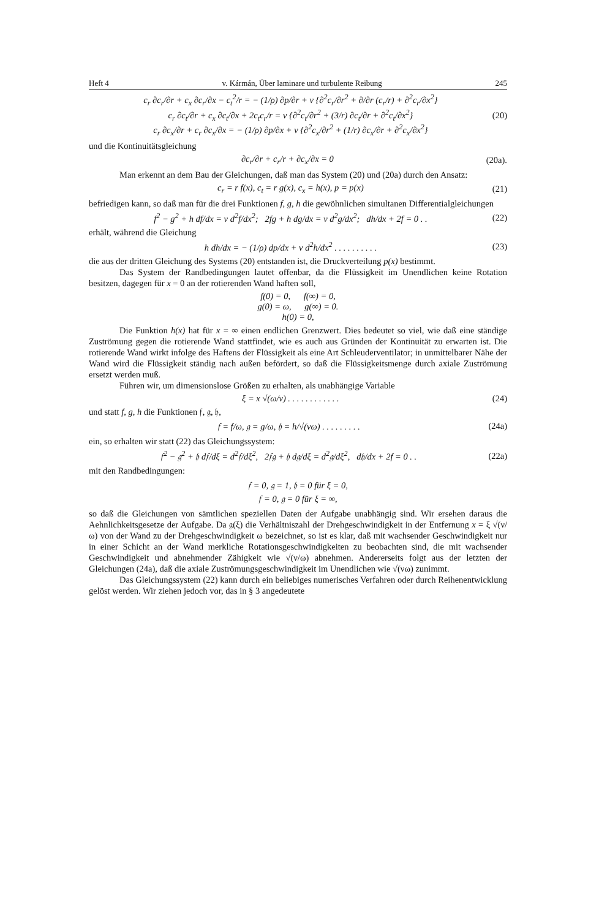Heft 4 v. Kármán, Über laminare und turbulente Reibung 245
c<sub>r</sub> ∂c<sub>r</sub>/∂r + c<sub>x</sub> ∂c<sub>r</sub>/∂x − c<sub>t</sub><sup>2</sup>/r = − (1/ρ) ∂p/∂r + ν {∂<sup>2</sup>c<sub>r</sub>/∂r<sup>2</sup> + ∂/∂r (c<sub>r</sub>/r) + ∂<sup>2</sup>c<sub>r</sub>/∂x<sup>2</sup>}
c<sub>r</sub> ∂c<sub>t</sub>/∂r + c<sub>x</sub> ∂c<sub>t</sub>/∂x + 2c<sub>t</sub>c<sub>r</sub>/r = ν {∂<sup>2</sup>c<sub>t</sub>/∂r<sup>2</sup> + (3/r) ∂c<sub>t</sub>/∂r + ∂<sup>2</sup>c<sub>t</sub>/∂x<sup>2</sup>}
c<sub>r</sub> ∂c<sub>x</sub>/∂r + c<sub>r</sub> ∂c<sub>x</sub>/∂x = − (1/ρ) ∂p/∂x + ν {∂<sup>2</sup>c<sub>x</sub>/∂r<sup>2</sup> + (1/r) ∂c<sub>x</sub>/∂r + ∂<sup>2</sup>c<sub>x</sub>/∂x<sup>2</sup>}
(20)
und die Kontinuitätsgleichung
∂c<sub>r</sub>/∂r + c<sub>r</sub>/r + ∂c<sub>x</sub>/∂x = 0 (20a).
Man erkennt an dem Bau der Gleichungen, daß man das System (20) und (20a) durch den Ansatz:
c<sub>r</sub> = r f(x), c<sub>t</sub> = r g(x), c<sub>x</sub> = h(x), p = p(x)
(21)
befriedigen kann, so daß man für die drei Funktionen f, g, h die gewöhnlichen simultanen Differentialgleichungen
f<sup>2</sup> − g<sup>2</sup> + h df/dx = ν d<sup>2</sup>f/dx<sup>2</sup>; 2fg + h dg/dx = ν d<sup>2</sup>g/dx<sup>2</sup>; dh/dx + 2f = 0 . .
(22)
erhält, während die Gleichung
h dh/dx = − (1/ρ) dp/dx + ν d<sup>2</sup>h/dx<sup>2</sup> . . . . . . . . . .
(23)
die aus der dritten Gleichung des Systems (20) entstanden ist, die Druckverteilung p(x) bestimmt.
Das System der Randbedingungen lautet offenbar, da die Flüssigkeit im Unendlichen keine Rotation besitzen, dagegen für x = 0 an der rotierenden Wand haften soll,
f(0) = 0, f(∞) = 0,
g(0) = ω, g(∞) = 0.
h(0) = 0,
Die Funktion h(x) hat für x = ∞ einen endlichen Grenzwert. Dies bedeutet so viel, wie daß eine ständige Zuströmung gegen die rotierende Wand stattfindet, wie es auch aus Gründen der Kontinuität zu erwarten ist. Die rotierende Wand wirkt infolge des Haftens der Flüssigkeit als eine Art Schleuderventilator; in unmittelbarer Nähe der Wand wird die Flüssigkeit ständig nach außen befördert, so daß die Flüssigkeitsmenge durch axiale Zuströmung ersetzt werden muß.
Führen wir, um dimensionslose Größen zu erhalten, als unabhängige Variable
ξ = x √(ω/ν) . . . . . . . . . . . .
(24)
und statt f, g, h die Funktionen 𝔣, 𝔤, 𝔥,
𝔣 = f/ω, 𝔤 = g/ω, 𝔥 = h/√(νω) . . . . . . . . .
(24a)
ein, so erhalten wir statt (22) das Gleichungssystem:
𝔣<sup>2</sup> − 𝔤<sup>2</sup> + 𝔥 d𝔣/dξ = d<sup>2</sup>𝔣/dξ<sup>2</sup>, 2𝔣𝔤 + 𝔥 d𝔤/dξ = d<sup>2</sup>𝔤/dξ<sup>2</sup>, d𝔥/dx + 2f = 0 . .
(22a)
mit den Randbedingungen:
𝔣 = 0, 𝔤 = 1, 𝔥 = 0 für ξ = 0,
𝔣 = 0, 𝔤 = 0 für ξ = ∞,
so daß die Gleichungen von sämtlichen speziellen Daten der Aufgabe unabhängig sind. Wir ersehen daraus die Aehnlichkeitsgesetze der Aufgabe. Da 𝔤(ξ) die Verhältniszahl der Drehgeschwindigkeit in der Entfernung x = ξ √(ν/ω) von der Wand zu der Drehgeschwindigkeit ω bezeichnet, so ist es klar, daß mit wachsender Geschwindigkeit nur in einer Schicht an der Wand merkliche Rotationsgeschwindigkeiten zu beobachten sind, die mit wachsender Geschwindigkeit und abnehmender Zähigkeit wie √(ν/ω) abnehmen. Andererseits folgt aus der letzten der Gleichungen (24a), daß die axiale Zuströmungsgeschwindigkeit im Unendlichen wie √(νω) zunimmt.
Das Gleichungssystem (22) kann durch ein beliebiges numerisches Verfahren oder durch Reihenentwicklung gelöst werden. Wir ziehen jedoch vor, das in § 3 angedeutete